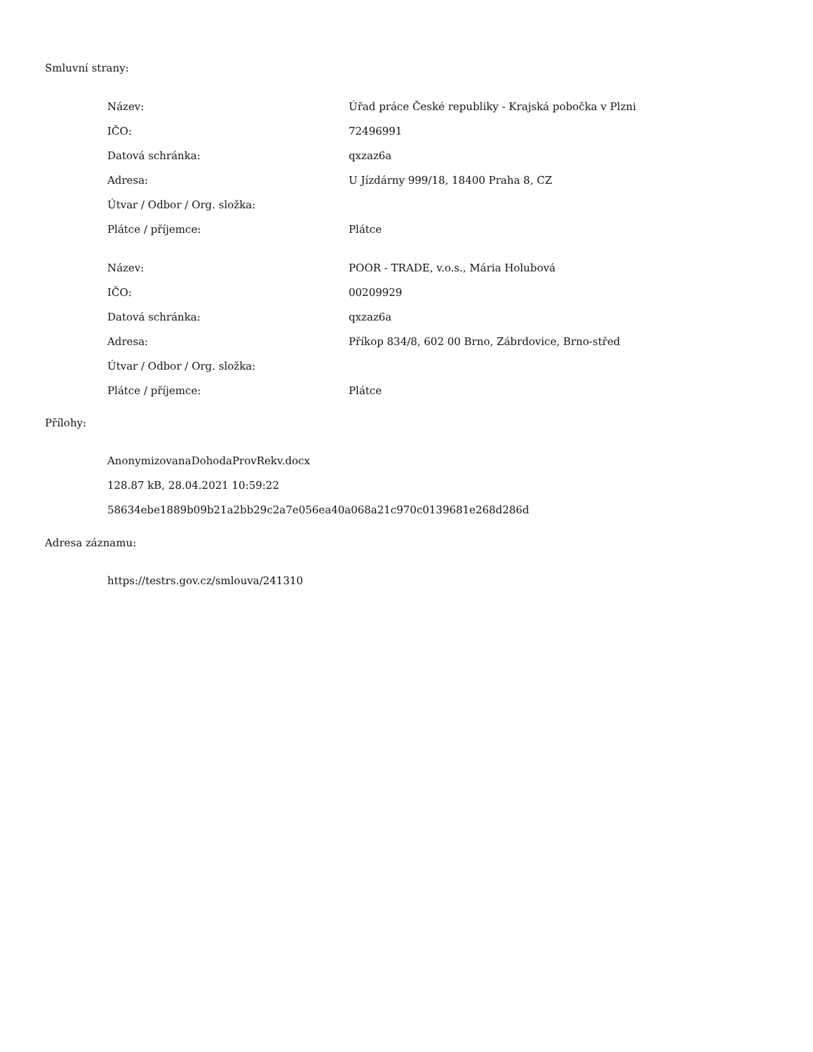Smluvní strany:
| Název: | Úřad práce České republiky - Krajská pobočka v Plzni |
| IČO: | 72496991 |
| Datová schránka: | qxzaz6a |
| Adresa: | U Jízdárny 999/18, 18400 Praha 8, CZ |
| Útvar / Odbor / Org. složka: | |
| Plátce / příjemce: | Plátce |
| Název: | POOR - TRADE, v.o.s., Mária Holubová |
| IČO: | 00209929 |
| Datová schránka: | qxzaz6a |
| Adresa: | Příkop 834/8, 602 00 Brno, Zábrdovice, Brno-střed |
| Útvar / Odbor / Org. složka: | |
| Plátce / příjemce: | Plátce |
Přílohy:
AnonymizovanaDohodaProvRekv.docx
128.87 kB, 28.04.2021 10:59:22
58634ebe1889b09b21a2bb29c2a7e056ea40a068a21c970c0139681e268d286d
Adresa záznamu:
https://testrs.gov.cz/smlouva/241310